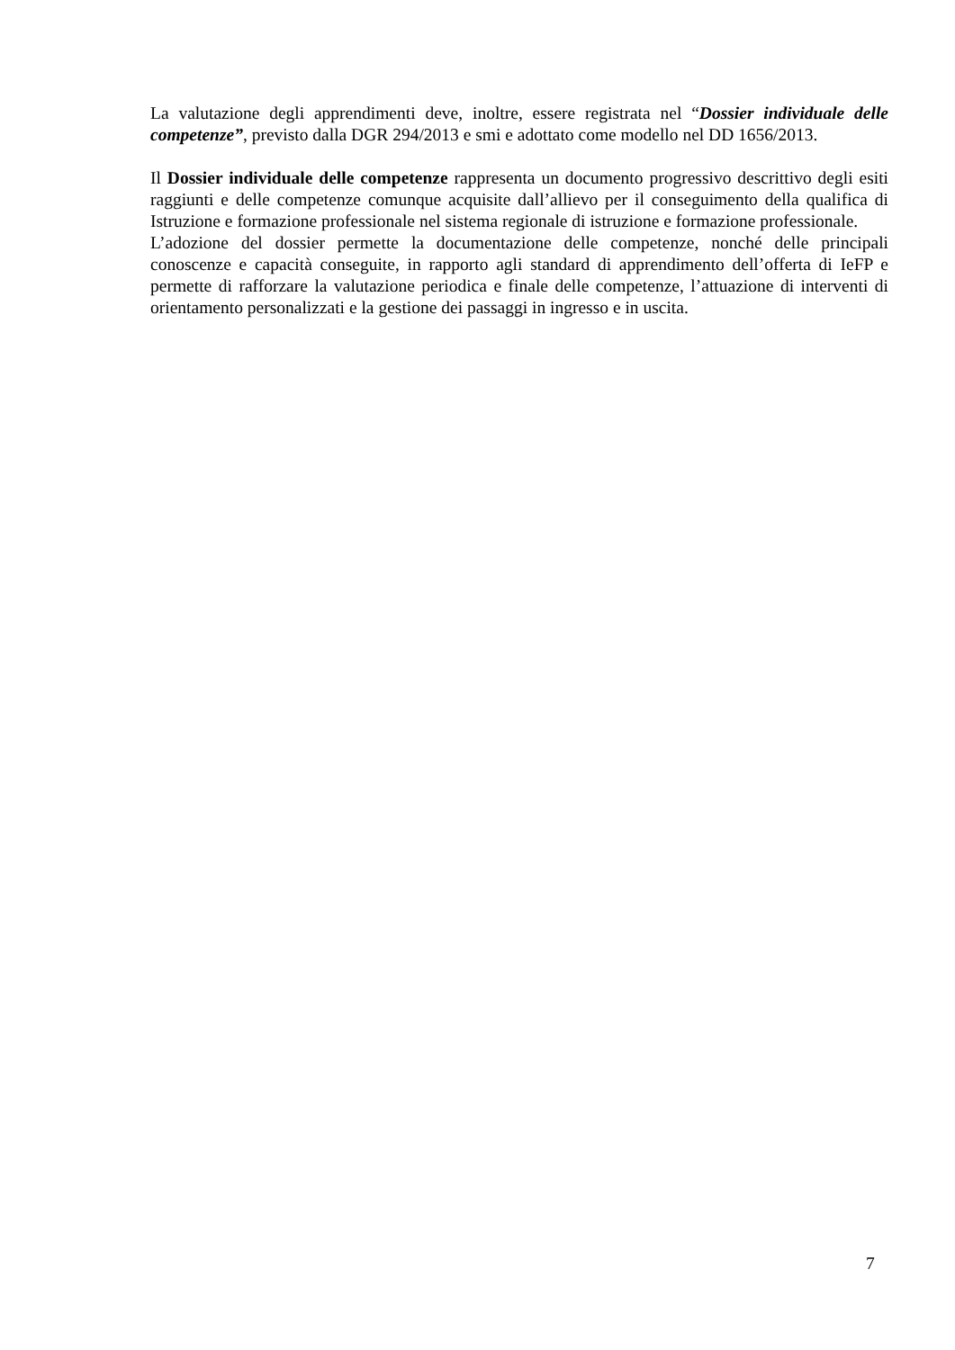La valutazione degli apprendimenti deve, inoltre, essere registrata nel “Dossier individuale delle competenze”, previsto dalla DGR 294/2013 e smi e adottato come modello nel DD 1656/2013.
Il Dossier individuale delle competenze rappresenta un documento progressivo descrittivo degli esiti raggiunti e delle competenze comunque acquisite dall’allievo per il conseguimento della qualifica di Istruzione e formazione professionale nel sistema regionale di istruzione e formazione professionale.
L’adozione del dossier permette la documentazione delle competenze, nonché delle principali conoscenze e capacità conseguite, in rapporto agli standard di apprendimento dell’offerta di IeFP e permette di rafforzare la valutazione periodica e finale delle competenze, l’attuazione di interventi di orientamento personalizzati e la gestione dei passaggi in ingresso e in uscita.
7